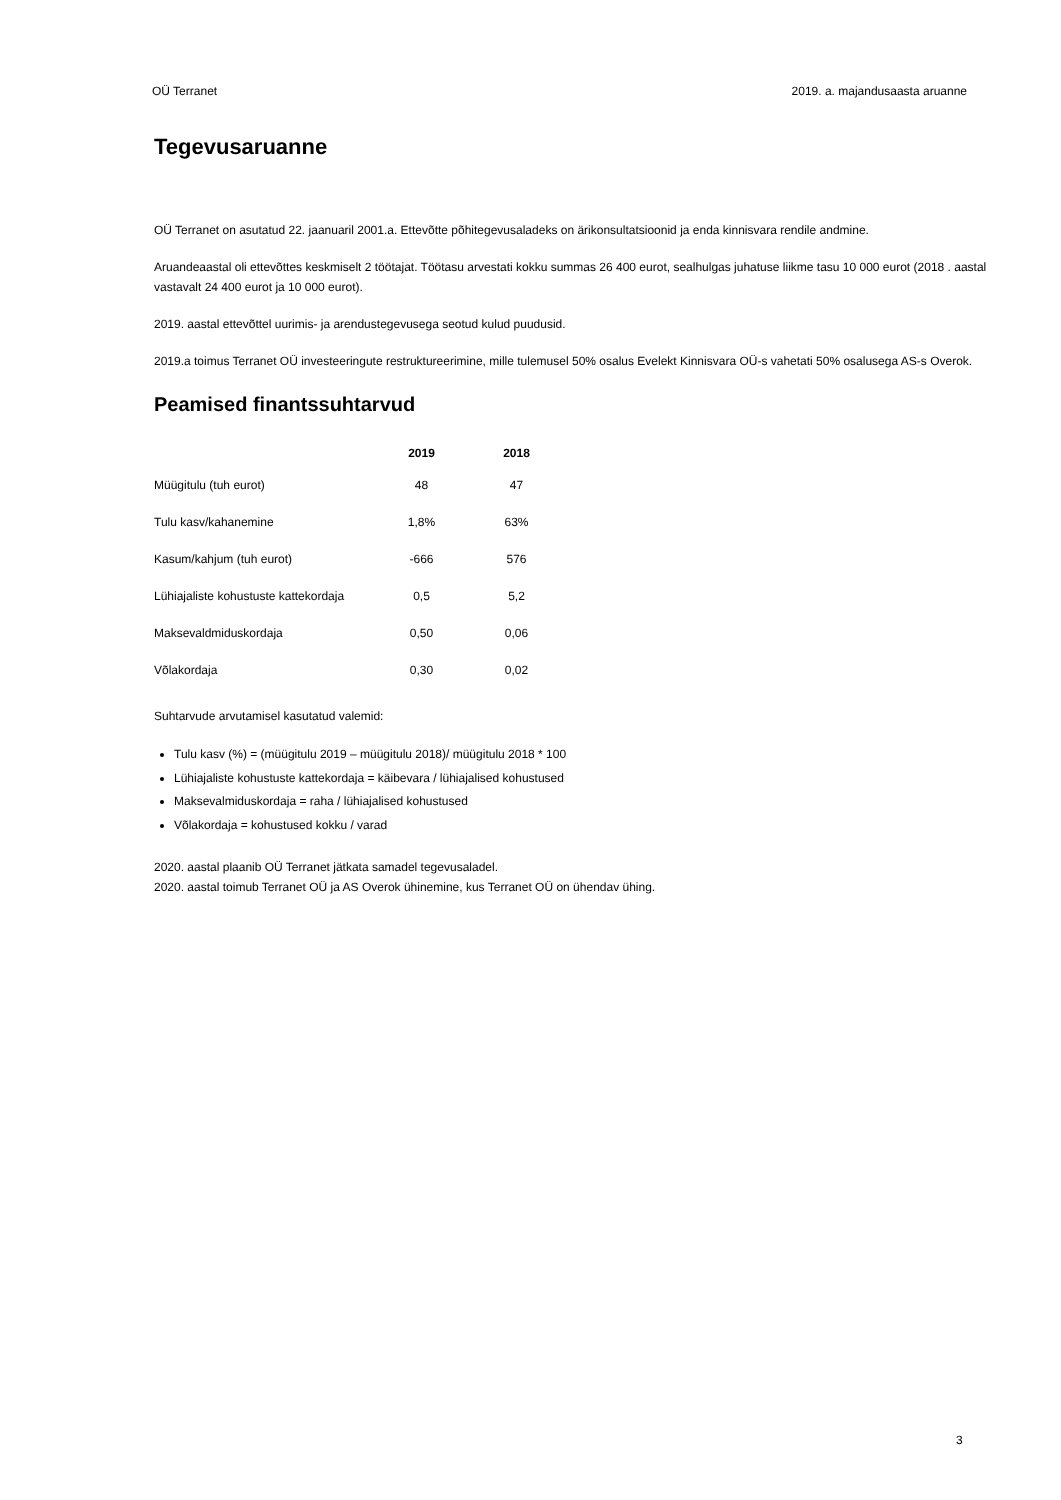OÜ Terranet 2019. a. majandusaasta aruanne
Tegevusaruanne
OÜ Terranet on asutatud 22. jaanuaril 2001.a. Ettevõtte põhitegevusaladeks on ärikonsultatsioonid ja enda kinnisvara rendile andmine.
Aruandeaastal oli ettevõttes keskmiselt 2 töötajat. Töötasu arvestati kokku summas 26 400 eurot, sealhulgas juhatuse liikme tasu 10 000 eurot (2018 . aastal vastavalt 24 400 eurot ja 10 000 eurot).
2019. aastal ettevõttel uurimis- ja arendustegevusega seotud kulud puudusid.
2019.a toimus Terranet OÜ investeeringute restruktureerimine, mille tulemusel 50% osalus Evelekt Kinnisvara OÜ-s vahetati 50% osalusega AS-s Overok.
Peamised finantssuhtarvud
| | 2019 | 2018 |
| --- | --- | --- |
| Müügitulu (tuh eurot) | 48 | 47 |
| Tulu kasv/kahanemine | 1,8% | 63% |
| Kasum/kahjum (tuh eurot) | -666 | 576 |
| Lühiajaliste kohustuste kattekordaja | 0,5 | 5,2 |
| Maksevaldmiduskordaja | 0,50 | 0,06 |
| Võlakordaja | 0,30 | 0,02 |
Suhtarvude arvutamisel kasutatud valemid:
Tulu kasv (%) = (müügitulu 2019 – müügitulu 2018)/ müügitulu 2018 * 100
Lühiajaliste kohustuste kattekordaja = käibevara / lühiajalised kohustused
Maksevalmiduskordaja = raha / lühiajalised kohustused
Võlakordaja = kohustused kokku / varad
2020. aastal plaanib OÜ Terranet jätkata samadel tegevusaladel.
2020. aastal toimub Terranet OÜ ja AS Overok ühinemine, kus Terranet OÜ on ühendav ühing.
3